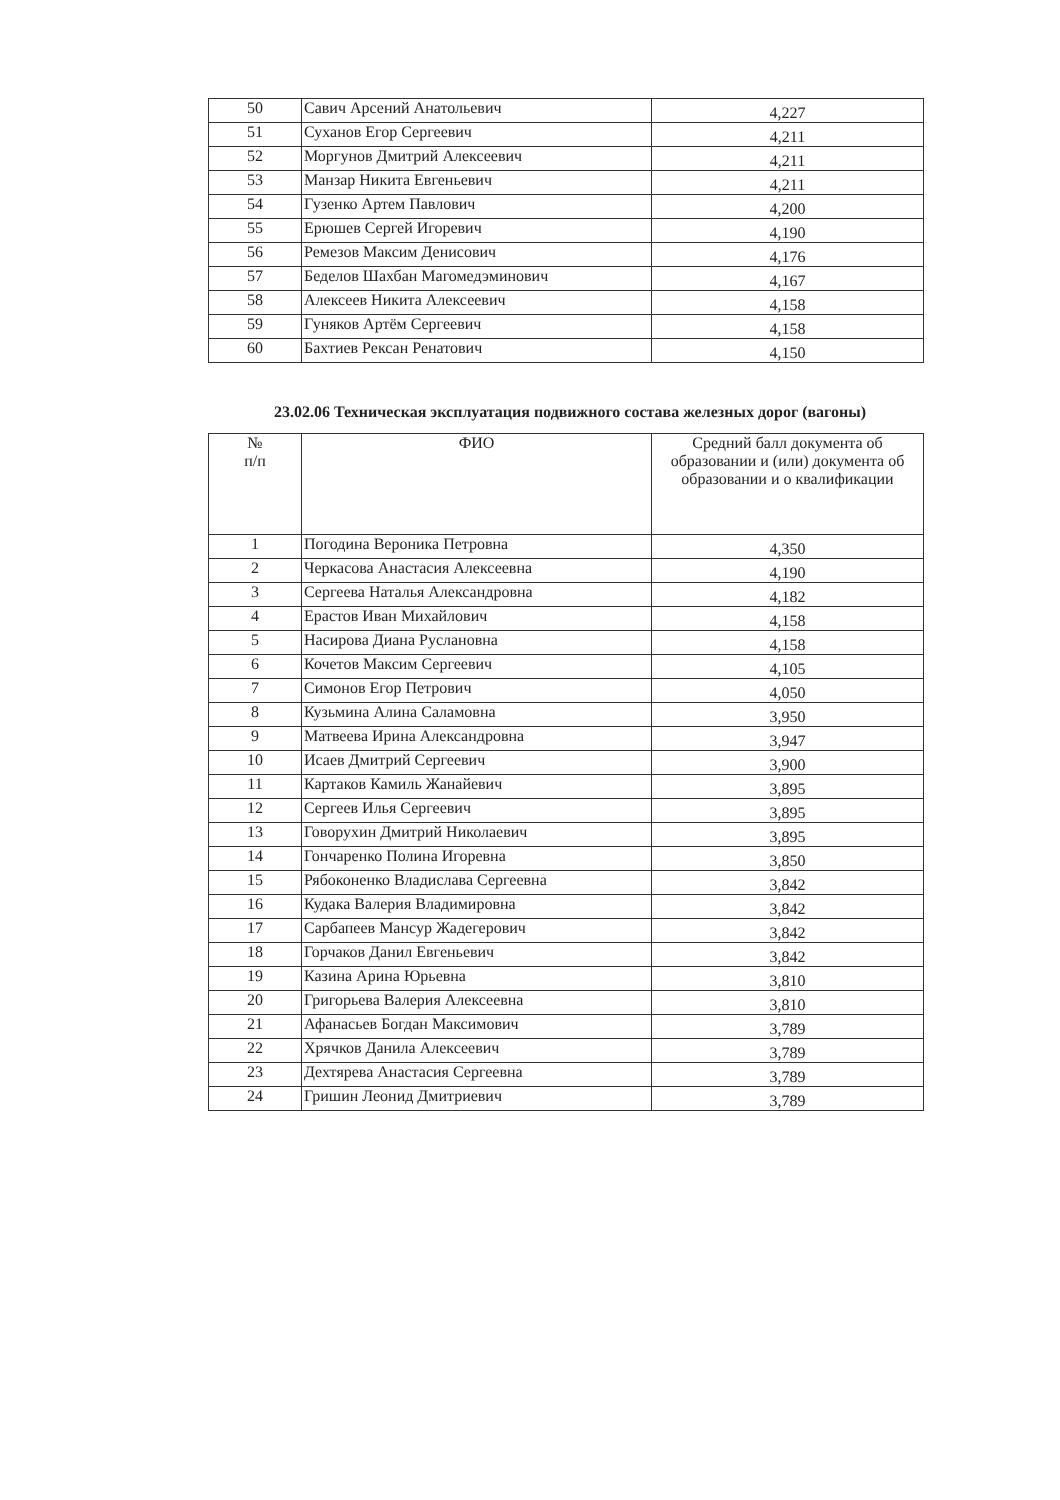| 50 | Савич Арсений Анатольевич | 4,227 |
| 51 | Суханов Егор Сергеевич | 4,211 |
| 52 | Моргунов Дмитрий Алексеевич | 4,211 |
| 53 | Манзар Никита Евгеньевич | 4,211 |
| 54 | Гузенко Артем Павлович | 4,200 |
| 55 | Ерюшев Сергей Игоревич | 4,190 |
| 56 | Ремезов Максим Денисович | 4,176 |
| 57 | Беделов Шахбан Магомедэминович | 4,167 |
| 58 | Алексеев Никита Алексеевич | 4,158 |
| 59 | Гуняков Артём Сергеевич | 4,158 |
| 60 | Бахтиев Рексан Ренатович | 4,150 |
23.02.06 Техническая эксплуатация подвижного состава железных дорог (вагоны)
| № п/п | ФИО | Средний балл документа об образовании и (или) документа об образовании и о квалификации |
| --- | --- | --- |
| 1 | Погодина Вероника Петровна | 4,350 |
| 2 | Черкасова Анастасия Алексеевна | 4,190 |
| 3 | Сергеева Наталья Александровна | 4,182 |
| 4 | Ерастов Иван Михайлович | 4,158 |
| 5 | Насирова Диана Руслановна | 4,158 |
| 6 | Кочетов Максим Сергеевич | 4,105 |
| 7 | Симонов Егор Петрович | 4,050 |
| 8 | Кузьмина Алина Саламовна | 3,950 |
| 9 | Матвеева Ирина Александровна | 3,947 |
| 10 | Исаев Дмитрий Сергеевич | 3,900 |
| 11 | Картаков Камиль Жанайевич | 3,895 |
| 12 | Сергеев Илья Сергеевич | 3,895 |
| 13 | Говорухин Дмитрий Николаевич | 3,895 |
| 14 | Гончаренко Полина Игоревна | 3,850 |
| 15 | Рябоконенко Владислава Сергеевна | 3,842 |
| 16 | Кудака Валерия Владимировна | 3,842 |
| 17 | Сарбапеев Мансур Жадегерович | 3,842 |
| 18 | Горчаков Данил Евгеньевич | 3,842 |
| 19 | Казина Арина Юрьевна | 3,810 |
| 20 | Григорьева Валерия Алексеевна | 3,810 |
| 21 | Афанасьев Богдан Максимович | 3,789 |
| 22 | Хрячков Данила Алексеевич | 3,789 |
| 23 | Дехтярева Анастасия Сергеевна | 3,789 |
| 24 | Гришин Леонид Дмитриевич | 3,789 |